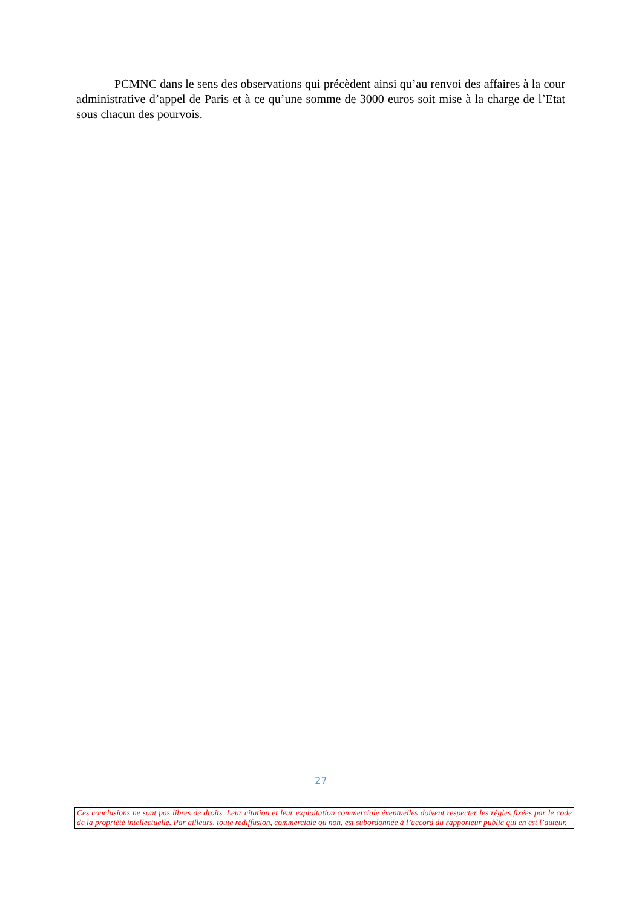PCMNC dans le sens des observations qui précèdent ainsi qu’au renvoi des affaires à la cour administrative d’appel de Paris et à ce qu’une somme de 3000 euros soit mise à la charge de l’Etat sous chacun des pourvois.
27
Ces conclusions ne sont pas libres de droits. Leur citation et leur exploitation commerciale éventuelles doivent respecter les règles fixées par le code de la propriété intellectuelle. Par ailleurs, toute rediffusion, commerciale ou non, est subordonnée à l’accord du rapporteur public qui en est l’auteur.